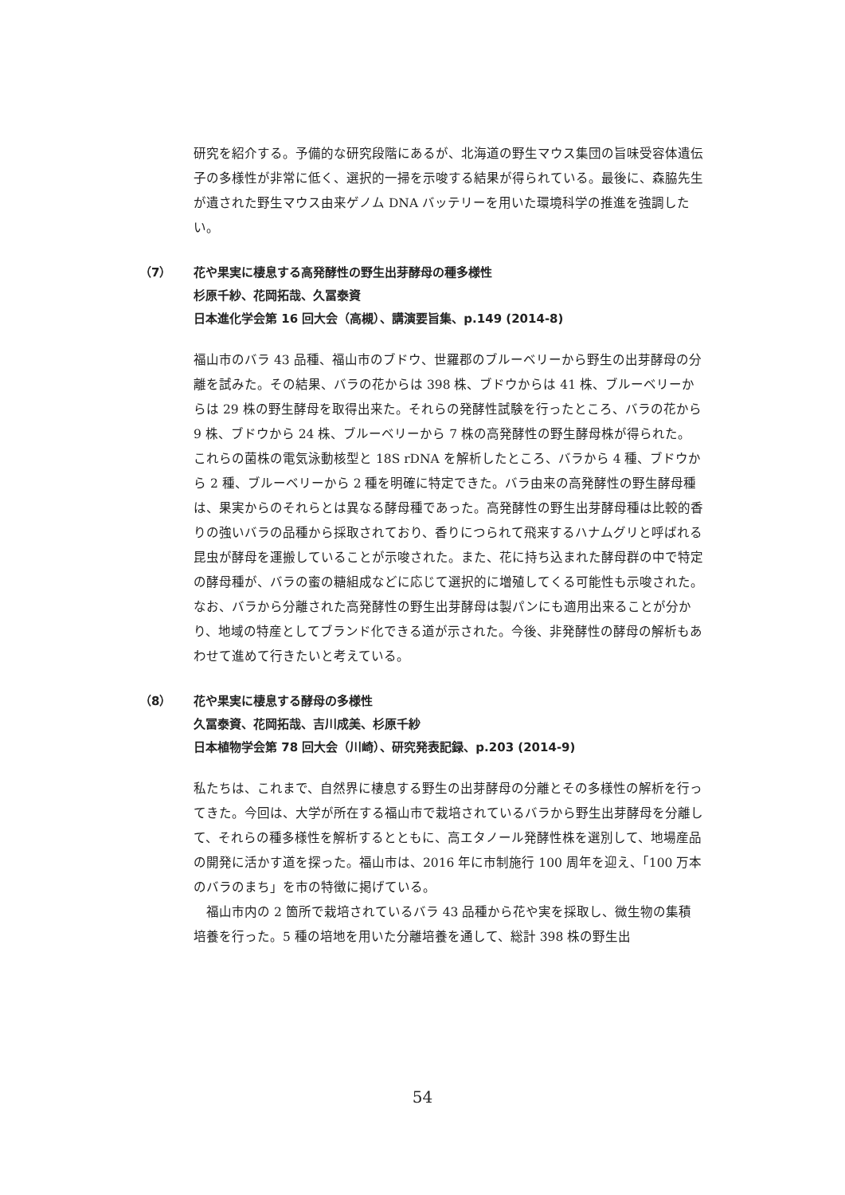研究を紹介する。予備的な研究段階にあるが、北海道の野生マウス集団の旨味受容体遺伝子の多様性が非常に低く、選択的一掃を示唆する結果が得られている。最後に、森脇先生が遺された野生マウス由来ゲノム DNA バッテリーを用いた環境科学の推進を強調したい。
（7） 花や果実に棲息する高発酵性の野生出芽酵母の種多様性
杉原千紗、花岡拓哉、久冨泰資
日本進化学会第 16 回大会（高槻）、講演要旨集、p.149 (2014-8)
福山市のバラ 43 品種、福山市のブドウ、世羅郡のブルーベリーから野生の出芽酵母の分離を試みた。その結果、バラの花からは 398 株、ブドウからは 41 株、ブルーベリーからは 29 株の野生酵母を取得出来た。それらの発酵性試験を行ったところ、バラの花から 9 株、ブドウから 24 株、ブルーベリーから 7 株の高発酵性の野生酵母株が得られた。これらの菌株の電気泳動核型と 18S rDNA を解析したところ、バラから 4 種、ブドウから 2 種、ブルーベリーから 2 種を明確に特定できた。バラ由来の高発酵性の野生酵母種は、果実からのそれらとは異なる酵母種であった。高発酵性の野生出芽酵母種は比較的香りの強いバラの品種から採取されており、香りにつられて飛来するハナムグリと呼ばれる昆虫が酵母を運搬していることが示唆された。また、花に持ち込まれた酵母群の中で特定の酵母種が、バラの蜜の糖組成などに応じて選択的に増殖してくる可能性も示唆された。なお、バラから分離された高発酵性の野生出芽酵母は製パンにも適用出来ることが分かり、地域の特産としてブランド化できる道が示された。今後、非発酵性の酵母の解析もあわせて進めて行きたいと考えている。
（8） 花や果実に棲息する酵母の多様性
久冨泰資、花岡拓哉、吉川成美、杉原千紗
日本植物学会第 78 回大会（川崎）、研究発表記録、p.203 (2014-9)
私たちは、これまで、自然界に棲息する野生の出芽酵母の分離とその多様性の解析を行ってきた。今回は、大学が所在する福山市で栽培されているバラから野生出芽酵母を分離して、それらの種多様性を解析するとともに、高エタノール発酵性株を選別して、地場産品の開発に活かす道を探った。福山市は、2016 年に市制施行 100 周年を迎え、「100 万本のバラのまち」を市の特徴に掲げている。
　福山市内の 2 箇所で栽培されているバラ 43 品種から花や実を採取し、微生物の集積培養を行った。5 種の培地を用いた分離培養を通して、総計 398 株の野生出
54